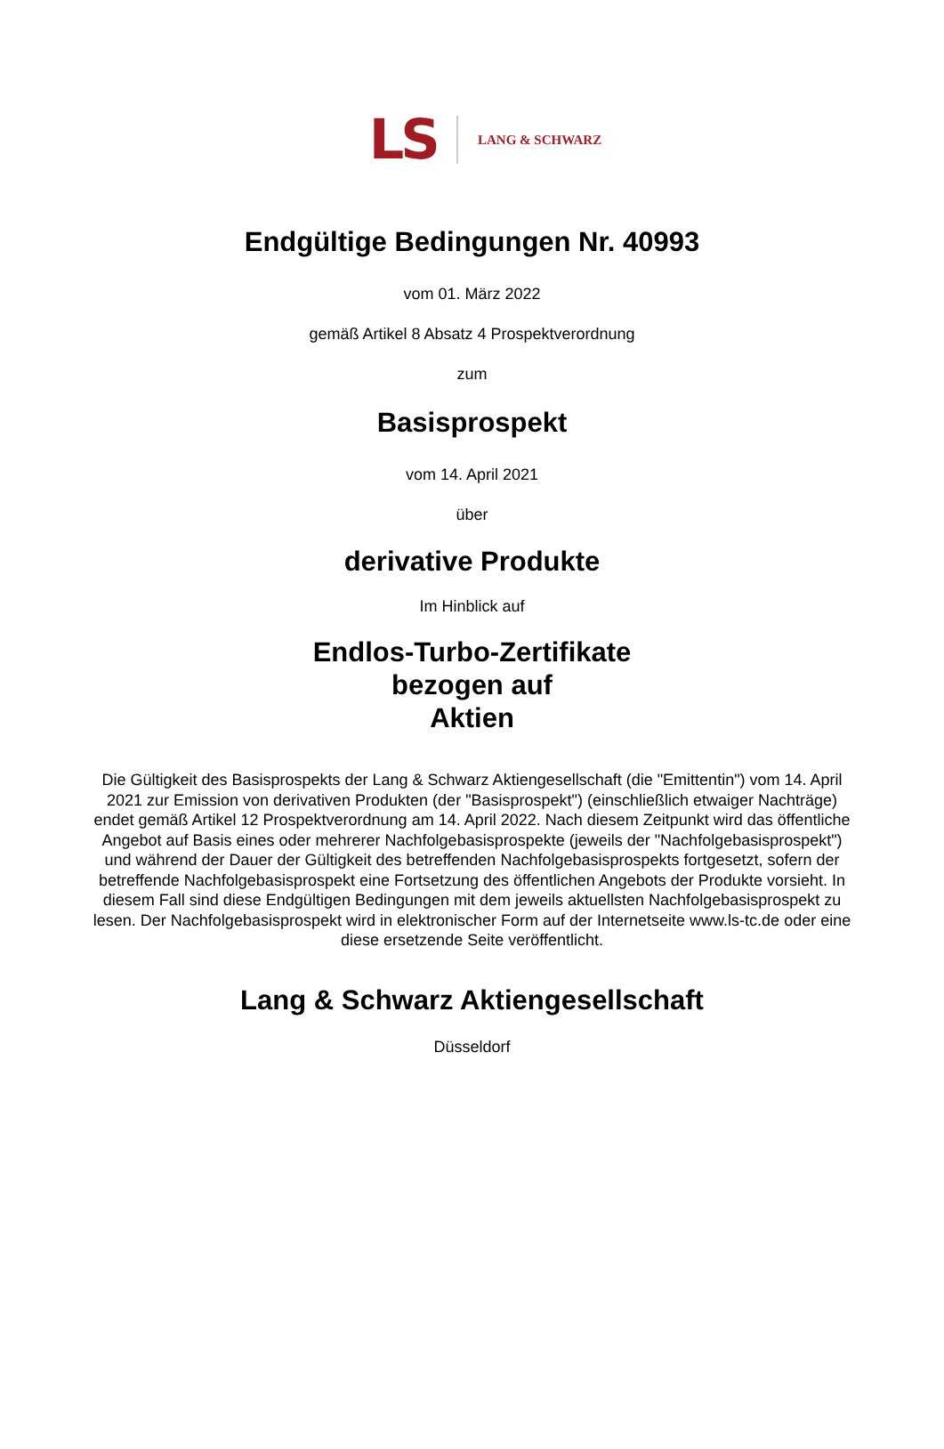LS LANG & SCHWARZ
Endgültige Bedingungen Nr. 40993
vom 01. März 2022
gemäß Artikel 8 Absatz 4 Prospektverordnung
zum
Basisprospekt
vom 14. April 2021
über
derivative Produkte
Im Hinblick auf
Endlos-Turbo-Zertifikate
bezogen auf
Aktien
Die Gültigkeit des Basisprospekts der Lang & Schwarz Aktiengesellschaft (die "Emittentin") vom 14. April 2021 zur Emission von derivativen Produkten (der "Basisprospekt") (einschließlich etwaiger Nachträge) endet gemäß Artikel 12 Prospektverordnung am 14. April 2022. Nach diesem Zeitpunkt wird das öffentliche Angebot auf Basis eines oder mehrerer Nachfolgebasisprospekte (jeweils der "Nachfolgebasisprospekt") und während der Dauer der Gültigkeit des betreffenden Nachfolgebasisprospekts fortgesetzt, sofern der betreffende Nachfolgebasisprospekt eine Fortsetzung des öffentlichen Angebots der Produkte vorsieht. In diesem Fall sind diese Endgültigen Bedingungen mit dem jeweils aktuellsten Nachfolgebasisprospekt zu lesen. Der Nachfolgebasisprospekt wird in elektronischer Form auf der Internetseite www.ls-tc.de oder eine diese ersetzende Seite veröffentlicht.
Lang & Schwarz Aktiengesellschaft
Düsseldorf